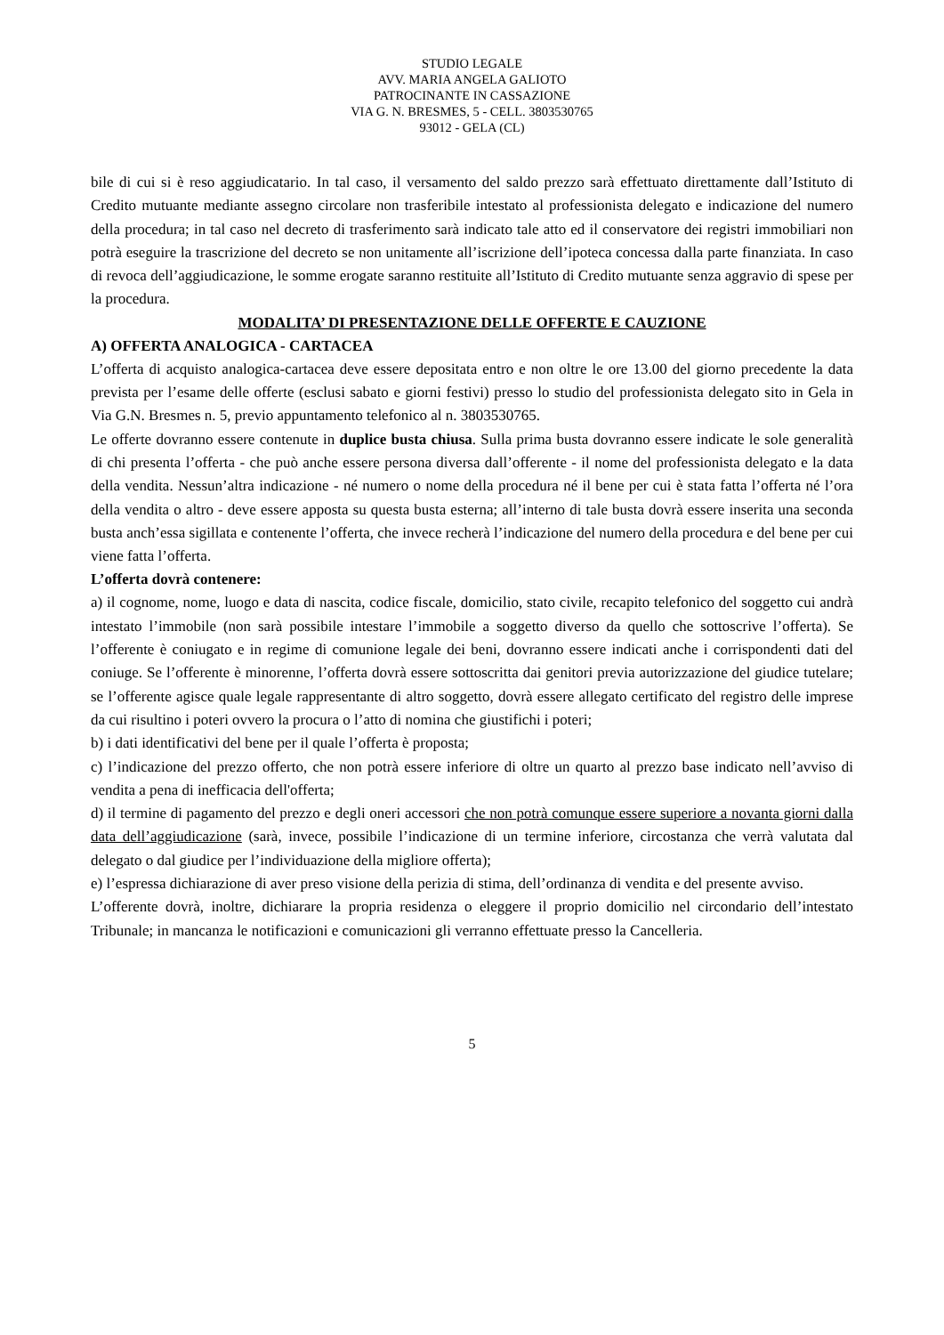STUDIO LEGALE
AVV. MARIA ANGELA GALIOTO
PATROCINANTE IN CASSAZIONE
VIA G. N. BRESMES, 5 - CELL. 3803530765
93012 - GELA (CL)
bile di cui si è reso aggiudicatario. In tal caso, il versamento del saldo prezzo sarà effettuato direttamente dall’Istituto di Credito mutuante mediante assegno circolare non trasferibile intestato al professionista delegato e indicazione del numero della procedura; in tal caso nel decreto di trasferimento sarà indicato tale atto ed il conservatore dei registri immobiliari non potrà eseguire la trascrizione del decreto se non unitamente all’iscrizione dell’ipoteca concessa dalla parte finanziata. In caso di revoca dell’aggiudicazione, le somme erogate saranno restituite all’Istituto di Credito mutuante senza aggravio di spese per la procedura.
MODALITA’ DI PRESENTAZIONE DELLE OFFERTE E CAUZIONE
A) OFFERTA ANALOGICA - CARTACEA
L’offerta di acquisto analogica-cartacea deve essere depositata entro e non oltre le ore 13.00 del giorno precedente la data prevista per l’esame delle offerte (esclusi sabato e giorni festivi) presso lo studio del professionista delegato sito in Gela in Via G.N. Bresmes n. 5, previo appuntamento telefonico al n. 3803530765.
Le offerte dovranno essere contenute in duplice busta chiusa. Sulla prima busta dovranno essere indicate le sole generalità di chi presenta l’offerta - che può anche essere persona diversa dall’offerente - il nome del professionista delegato e la data della vendita. Nessun’altra indicazione - né numero o nome della procedura né il bene per cui è stata fatta l’offerta né l’ora della vendita o altro - deve essere apposta su questa busta esterna; all’interno di tale busta dovrà essere inserita una seconda busta anch’essa sigillata e contenente l’offerta, che invece recherà l’indicazione del numero della procedura e del bene per cui viene fatta l’offerta.
L’offerta dovrà contenere:
a) il cognome, nome, luogo e data di nascita, codice fiscale, domicilio, stato civile, recapito telefonico del soggetto cui andrà intestato l’immobile (non sarà possibile intestare l’immobile a soggetto diverso da quello che sottoscrive l’offerta). Se l’offerente è coniugato e in regime di comunione legale dei beni, dovranno essere indicati anche i corrispondenti dati del coniuge. Se l’offerente è minorenne, l’offerta dovrà essere sottoscritta dai genitori previa autorizzazione del giudice tutelare; se l’offerente agisce quale legale rappresentante di altro soggetto, dovrà essere allegato certificato del registro delle imprese da cui risultino i poteri ovvero la procura o l’atto di nomina che giustifichi i poteri;
b) i dati identificativi del bene per il quale l’offerta è proposta;
c) l’indicazione del prezzo offerto, che non potrà essere inferiore di oltre un quarto al prezzo base indicato nell’avviso di vendita a pena di inefficacia dell'offerta;
d) il termine di pagamento del prezzo e degli oneri accessori che non potrà comunque essere superiore a novanta giorni dalla data dell’aggiudicazione (sarà, invece, possibile l’indicazione di un termine inferiore, circostanza che verrà valutata dal delegato o dal giudice per l’individuazione della migliore offerta);
e) l’espressa dichiarazione di aver preso visione della perizia di stima, dell’ordinanza di vendita e del presente avviso.
L’offerente dovrà, inoltre, dichiarare la propria residenza o eleggere il proprio domicilio nel circondario dell’intestato Tribunale; in mancanza le notificazioni e comunicazioni gli verranno effettuate presso la Cancelleria.
5